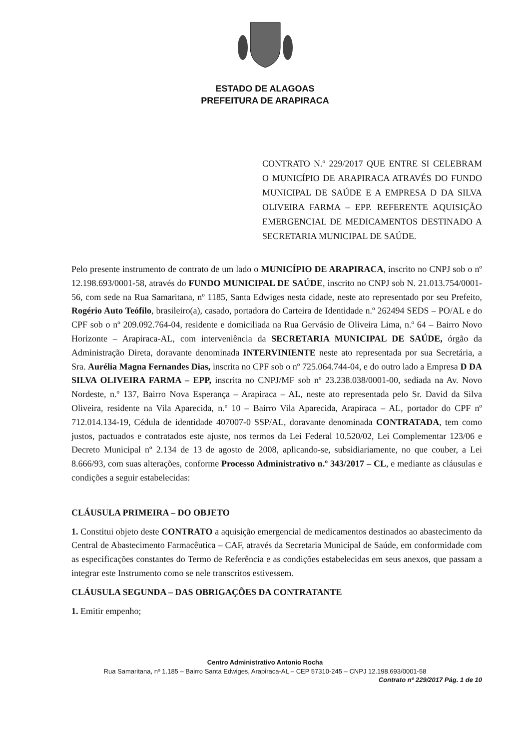ESTADO DE ALAGOAS
PREFEITURA DE ARAPIRACA
CONTRATO N.º 229/2017 QUE ENTRE SI CELEBRAM O MUNICÍPIO DE ARAPIRACA ATRAVÉS DO FUNDO MUNICIPAL DE SAÚDE E A EMPRESA D DA SILVA OLIVEIRA FARMA – EPP. REFERENTE AQUISIÇÃO EMERGENCIAL DE MEDICAMENTOS DESTINADO A SECRETARIA MUNICIPAL DE SAÚDE.
Pelo presente instrumento de contrato de um lado o MUNICÍPIO DE ARAPIRACA, inscrito no CNPJ sob o nº 12.198.693/0001-58, através do FUNDO MUNICIPAL DE SAÚDE, inscrito no CNPJ sob N. 21.013.754/0001-56, com sede na Rua Samaritana, nº 1185, Santa Edwiges nesta cidade, neste ato representado por seu Prefeito, Rogério Auto Teófilo, brasileiro(a), casado, portadora do Carteira de Identidade n.º 262494 SEDS – PO/AL e do CPF sob o nº 209.092.764-04, residente e domiciliada na Rua Gervásio de Oliveira Lima, n.º 64 – Bairro Novo Horizonte – Arapiraca-AL, com interveniência da SECRETARIA MUNICIPAL DE SAÚDE, órgão da Administração Direta, doravante denominada INTERVINIENTE neste ato representada por sua Secretária, a Sra. Aurélia Magna Fernandes Dias, inscrita no CPF sob o nº 725.064.744-04, e do outro lado a Empresa D DA SILVA OLIVEIRA FARMA – EPP, inscrita no CNPJ/MF sob nº 23.238.038/0001-00, sediada na Av. Novo Nordeste, n.º 137, Bairro Nova Esperança – Arapiraca – AL, neste ato representada pelo Sr. David da Silva Oliveira, residente na Vila Aparecida, n.º 10 – Bairro Vila Aparecida, Arapiraca – AL, portador do CPF nº 712.014.134-19, Cédula de identidade 407007-0 SSP/AL, doravante denominada CONTRATADA, tem como justos, pactuados e contratados este ajuste, nos termos da Lei Federal 10.520/02, Lei Complementar 123/06 e Decreto Municipal nº 2.134 de 13 de agosto de 2008, aplicando-se, subsidiariamente, no que couber, a Lei 8.666/93, com suas alterações, conforme Processo Administrativo n.º 343/2017 – CL, e mediante as cláusulas e condições a seguir estabelecidas:
CLÁUSULA PRIMEIRA – DO OBJETO
1. Constitui objeto deste CONTRATO a aquisição emergencial de medicamentos destinados ao abastecimento da Central de Abastecimento Farmacêutica – CAF, através da Secretaria Municipal de Saúde, em conformidade com as especificações constantes do Termo de Referência e as condições estabelecidas em seus anexos, que passam a integrar este Instrumento como se nele transcritos estivessem.
CLÁUSULA SEGUNDA – DAS OBRIGAÇÕES DA CONTRATANTE
1. Emitir empenho;
Centro Administrativo Antonio Rocha
Rua Samaritana, nº 1.185 – Bairro Santa Edwiges, Arapiraca-AL – CEP 57310-245 – CNPJ 12.198.693/0001-58
Contrato nº 229/2017 Pág. 1 de 10